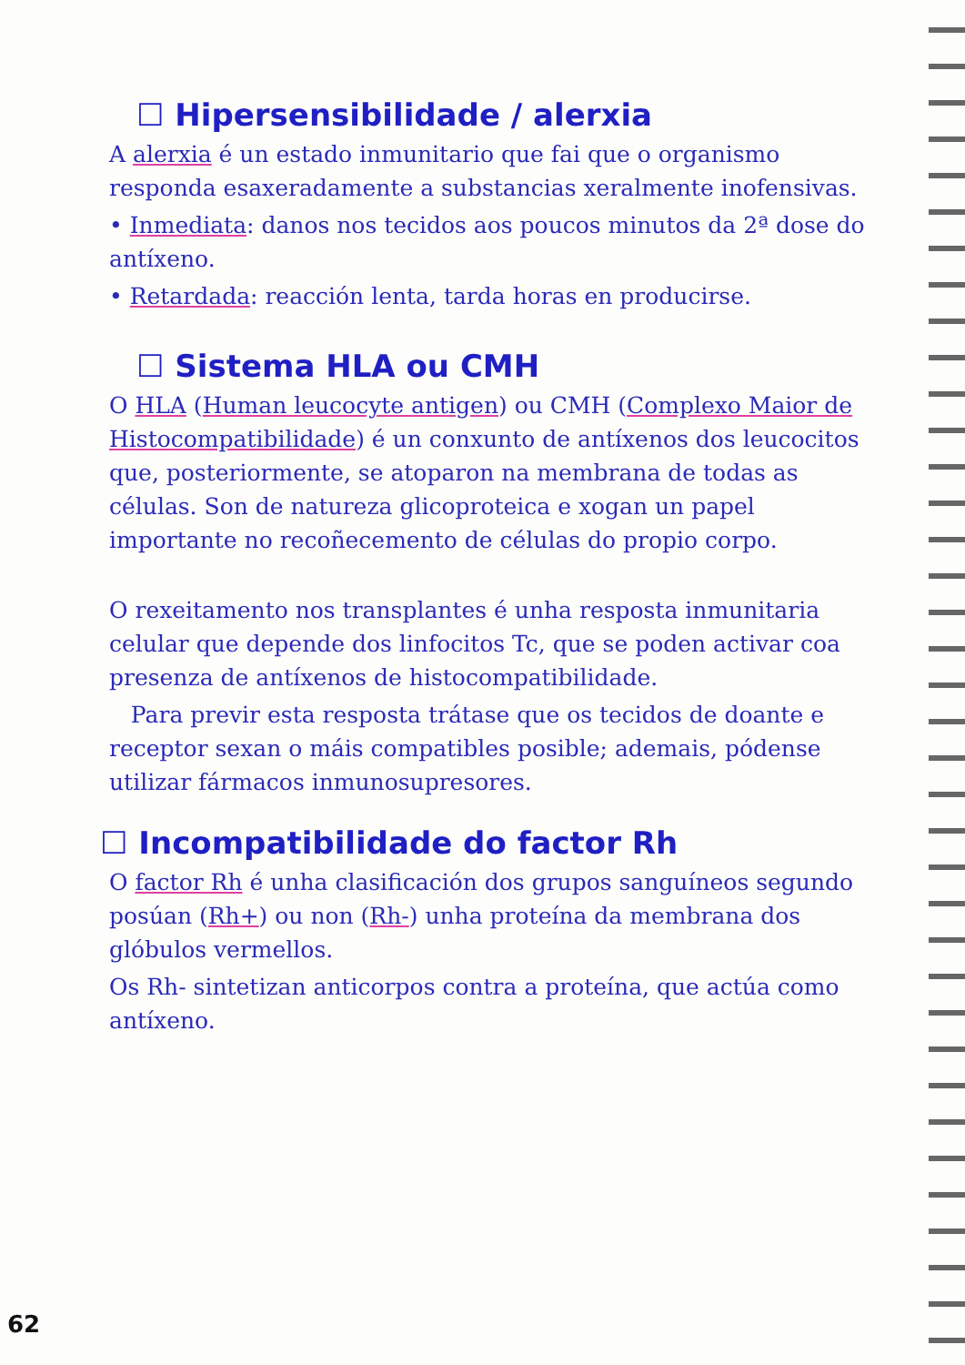☐ Hipersensibilidade / alerxia
A alerxia é un estado inmunitario que fai que o organismo responda esaxeradamente a substancias xeralmente inofensivas.
• Inmediata: danos nos tecidos aos poucos minutos da 2ª dose do antíxeno.
• Retardada: reacción lenta, tarda horas en producirse.
☐ Sistema HLA ou CMH
O HLA (Human leucocyte antigen) ou CMH (Complexo Maior de Histocompatibilidade) é un conxunto de antíxenos dos leucocitos que, posteriormente, se atoparon na membrana de todas as células. Son de natureza glicoproteica e xogan un papel importante no recoñecemento de células do propio corpo.
O rexeitamento nos transplantes é unha resposta inmunitaria celular que depende dos linfocitos Tc, que se poden activar coa presenza de antíxenos de histocompatibilidade.
Para previr esta resposta trátase que os tecidos de doante e receptor sexan o máis compatibles posible; ademais, pódense utilizar fármacos inmunosupresores.
☐ Incompatibilidade do factor Rh
O factor Rh é unha clasificación dos grupos sanguíneos segundo posúan (Rh+) ou non (Rh-) unha proteína da membrana dos glóbulos vermellos.
Os Rh- sintetizan anticorpos contra a proteína, que actúa como antíxeno.
62